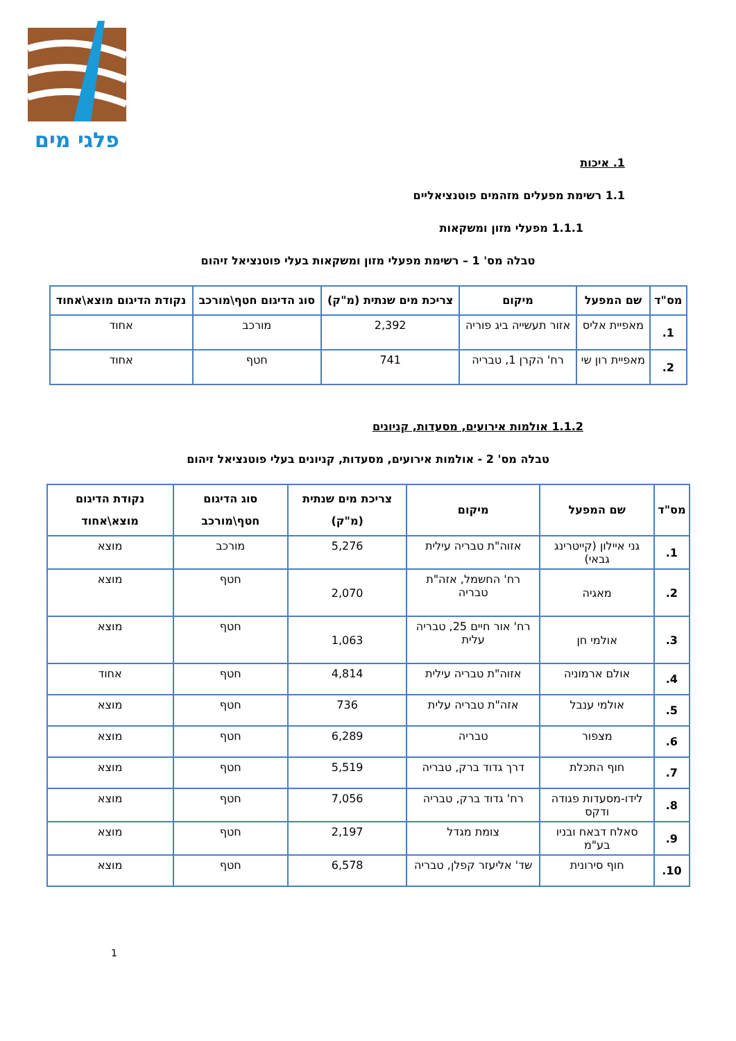פלגי מים
1. איכות
1.1 רשימת מפעלים מזהמים פוטנציאליים
1.1.1 מפעלי מזון ומשקאות
טבלה מס' 1 – רשימת מפעלי מזון ומשקאות בעלי פוטנציאל זיהום
| מס"ד | שם המפעל | מיקום | צריכת מים שנתית (מ"ק) | סוג הדיגום חטף\מורכב | נקודת הדיגום מוצא\אחוד |
| --- | --- | --- | --- | --- | --- |
| 1. | מאפיית אליס | אזור תעשייה ביג פוריה | 2,392 | מורכב | אחוד |
| 2. | מאפיית רון שי | רח' הקרן 1, טבריה | 741 | חטף | אחוד |
1.1.2 אולמות אירועים, מסעדות, קניונים
טבלה מס' 2 - אולמות אירועים, מסעדות, קניונים בעלי פוטנציאל זיהום
| מס"ד | שם המפעל | מיקום | צריכת מים שנתית (מ"ק) | סוג הדיגום חטף\מורכב | נקודת הדיגום מוצא\אחוד |
| --- | --- | --- | --- | --- | --- |
| 1. | גני איילון (קייטרינג גבאי) | אזוה"ת טבריה עילית | 5,276 | מורכב | מוצא |
| 2. | מאגיה | רח' החשמל, אזה"ת טבריה | 2,070 | חטף | מוצא |
| 3. | אולמי חן | רח' אור חיים 25, טבריה עלית | 1,063 | חטף | מוצא |
| 4. | אולם ארמוניה | אזוה"ת טבריה עילית | 4,814 | חטף | אחוד |
| 5. | אולמי ענבל | אזה"ת טבריה עלית | 736 | חטף | מוצא |
| 6. | מצפור | טבריה | 6,289 | חטף | מוצא |
| 7. | חוף התכלת | דרך גדוד ברק, טבריה | 5,519 | חטף | מוצא |
| 8. | לידו-מסעדות פגודה ודקס | רח' גדוד ברק, טבריה | 7,056 | חטף | מוצא |
| 9. | סאלח דבאח ובניו בע"מ | צומת מגדל | 2,197 | חטף | מוצא |
| 10. | חוף סירונית | שד' אליעזר קפלן, טבריה | 6,578 | חטף | מוצא |
1